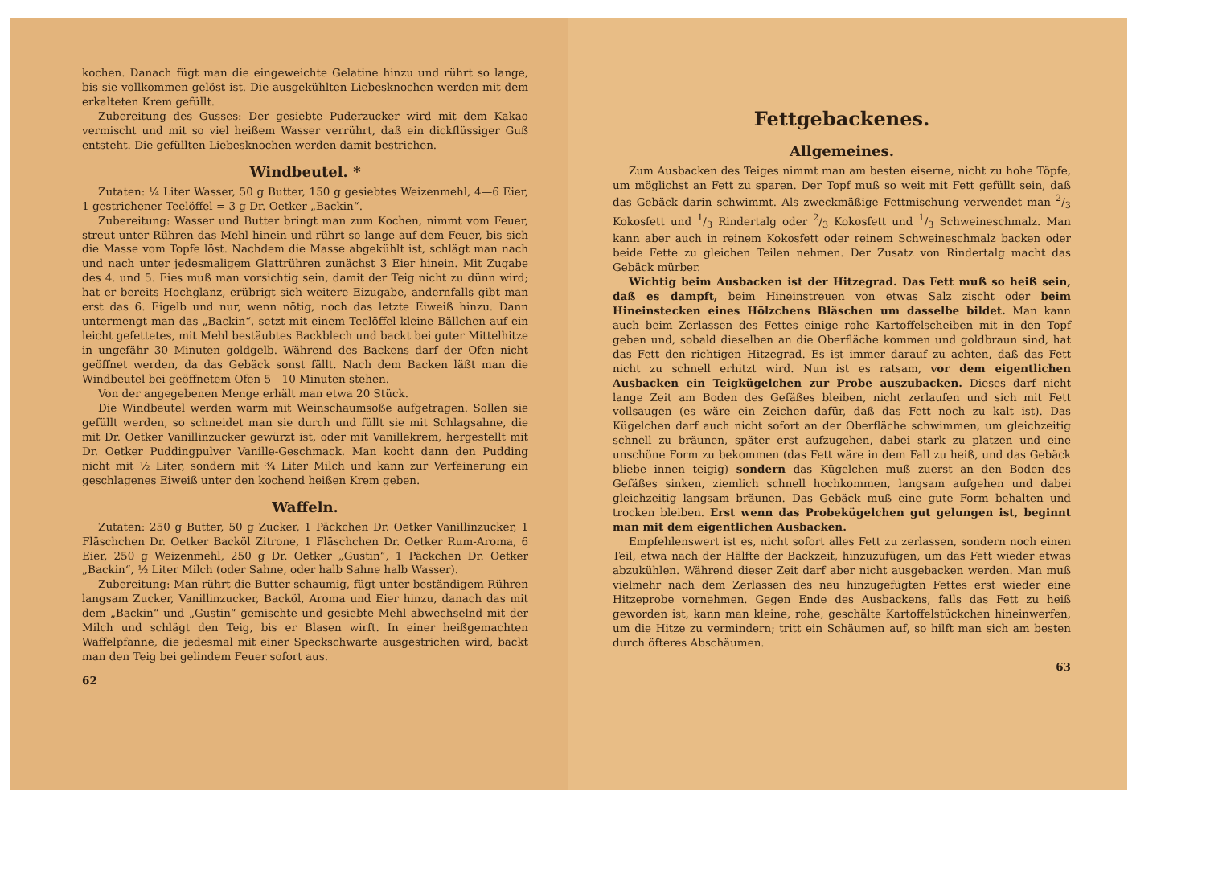kochen. Danach fügt man die eingeweichte Gelatine hinzu und rührt so lange, bis sie vollkommen gelöst ist. Die ausgekühlten Liebesknochen werden mit dem erkalteten Krem gefüllt.
Zubereitung des Gusses: Der gesiebte Puderzucker wird mit dem Kakao vermischt und mit so viel heißem Wasser verrührt, daß ein dickflüssiger Guß entsteht. Die gefüllten Liebesknochen werden damit bestrichen.
Windbeutel. *
Zutaten: ¼ Liter Wasser, 50 g Butter, 150 g gesiebtes Weizenmehl, 4—6 Eier, 1 gestrichener Teelöffel = 3 g Dr. Oetker „Backin“.
Zubereitung: Wasser und Butter bringt man zum Kochen, nimmt vom Feuer, streut unter Rühren das Mehl hinein und rührt so lange auf dem Feuer, bis sich die Masse vom Topfe löst. Nachdem die Masse abgekühlt ist, schlägt man nach und nach unter jedesmaligem Glattrühren zunächst 3 Eier hinein. Mit Zugabe des 4. und 5. Eies muß man vorsichtig sein, damit der Teig nicht zu dünn wird; hat er bereits Hochglanz, erübrigt sich weitere Eizugabe, andernfalls gibt man erst das 6. Eigelb und nur, wenn nötig, noch das letzte Eiweiß hinzu. Dann untermengt man das „Backin“, setzt mit einem Teelöffel kleine Bällchen auf ein leicht gefettetes, mit Mehl bestäubtes Backblech und backt bei guter Mittelhitze in ungefähr 30 Minuten goldgelb. Während des Backens darf der Ofen nicht geöffnet werden, da das Gebäck sonst fällt. Nach dem Backen läßt man die Windbeutel bei geöffnetem Ofen 5—10 Minuten stehen.
Von der angegebenen Menge erhält man etwa 20 Stück.
Die Windbeutel werden warm mit Weinschaumsoße aufgetragen. Sollen sie gefüllt werden, so schneidet man sie durch und füllt sie mit Schlagsahne, die mit Dr. Oetker Vanillinzucker gewürzt ist, oder mit Vanillekrem, hergestellt mit Dr. Oetker Puddingpulver Vanille-Geschmack. Man kocht dann den Pudding nicht mit ½ Liter, sondern mit ¾ Liter Milch und kann zur Verfeinerung ein geschlagenes Eiweiß unter den kochend heißen Krem geben.
Waffeln.
Zutaten: 250 g Butter, 50 g Zucker, 1 Päckchen Dr. Oetker Vanillinzucker, 1 Fläschchen Dr. Oetker Backöl Zitrone, 1 Fläschchen Dr. Oetker Rum-Aroma, 6 Eier, 250 g Weizenmehl, 250 g Dr. Oetker „Gustin“, 1 Päckchen Dr. Oetker „Backin“, ½ Liter Milch (oder Sahne, oder halb Sahne halb Wasser).
Zubereitung: Man rührt die Butter schaumig, fügt unter beständigem Rühren langsam Zucker, Vanillinzucker, Backöl, Aroma und Eier hinzu, danach das mit dem „Backin“ und „Gustin“ gemischte und gesiebte Mehl abwechselnd mit der Milch und schlägt den Teig, bis er Blasen wirft. In einer heißgemachten Waffelpfanne, die jedesmal mit einer Speckschwarte ausgestrichen wird, backt man den Teig bei gelindem Feuer sofort aus.
62
Fettgebackenes.
Allgemeines.
Zum Ausbacken des Teiges nimmt man am besten eiserne, nicht zu hohe Töpfe, um möglichst an Fett zu sparen. Der Topf muß so weit mit Fett gefüllt sein, daß das Gebäck darin schwimmt. Als zweckmäßige Fettmischung verwendet man 2/3 Kokosfett und 1/3 Rindertalg oder 2/3 Kokosfett und 1/3 Schweineschmalz. Man kann aber auch in reinem Kokosfett oder reinem Schweineschmalz backen oder beide Fette zu gleichen Teilen nehmen. Der Zusatz von Rindertalg macht das Gebäck mürber.
Wichtig beim Ausbacken ist der Hitzegrad. Das Fett muß so heiß sein, daß es dampft, beim Hineinstreuen von etwas Salz zischt oder beim Hineinstecken eines Hölzchens Bläschen um dasselbe bildet. Man kann auch beim Zerlassen des Fettes einige rohe Kartoffelscheiben mit in den Topf geben und, sobald dieselben an die Oberfläche kommen und goldbraun sind, hat das Fett den richtigen Hitzegrad. Es ist immer darauf zu achten, daß das Fett nicht zu schnell erhitzt wird. Nun ist es ratsam, vor dem eigentlichen Ausbacken ein Teigkügelchen zur Probe auszubacken. Dieses darf nicht lange Zeit am Boden des Gefäßes bleiben, nicht zerlaufen und sich mit Fett vollsaugen (es wäre ein Zeichen dafür, daß das Fett noch zu kalt ist). Das Kügelchen darf auch nicht sofort an der Oberfläche schwimmen, um gleichzeitig schnell zu bräunen, später erst aufzugehen, dabei stark zu platzen und eine unschöne Form zu bekommen (das Fett wäre in dem Fall zu heiß, und das Gebäck bliebe innen teigig) sondern das Kügelchen muß zuerst an den Boden des Gefäßes sinken, ziemlich schnell hochkommen, langsam aufgehen und dabei gleichzeitig langsam bräunen. Das Gebäck muß eine gute Form behalten und trocken bleiben. Erst wenn das Probekügelchen gut gelungen ist, beginnt man mit dem eigentlichen Ausbacken.
Empfehlenswert ist es, nicht sofort alles Fett zu zerlassen, sondern noch einen Teil, etwa nach der Hälfte der Backzeit, hinzuzufügen, um das Fett wieder etwas abzukühlen. Während dieser Zeit darf aber nicht ausgebacken werden. Man muß vielmehr nach dem Zerlassen des neu hinzugefügten Fettes erst wieder eine Hitzeprobe vornehmen. Gegen Ende des Ausbackens, falls das Fett zu heiß geworden ist, kann man kleine, rohe, geschälte Kartoffelstückchen hineinwerfen, um die Hitze zu vermindern; tritt ein Schäumen auf, so hilft man sich am besten durch öfteres Abschäumen.
63